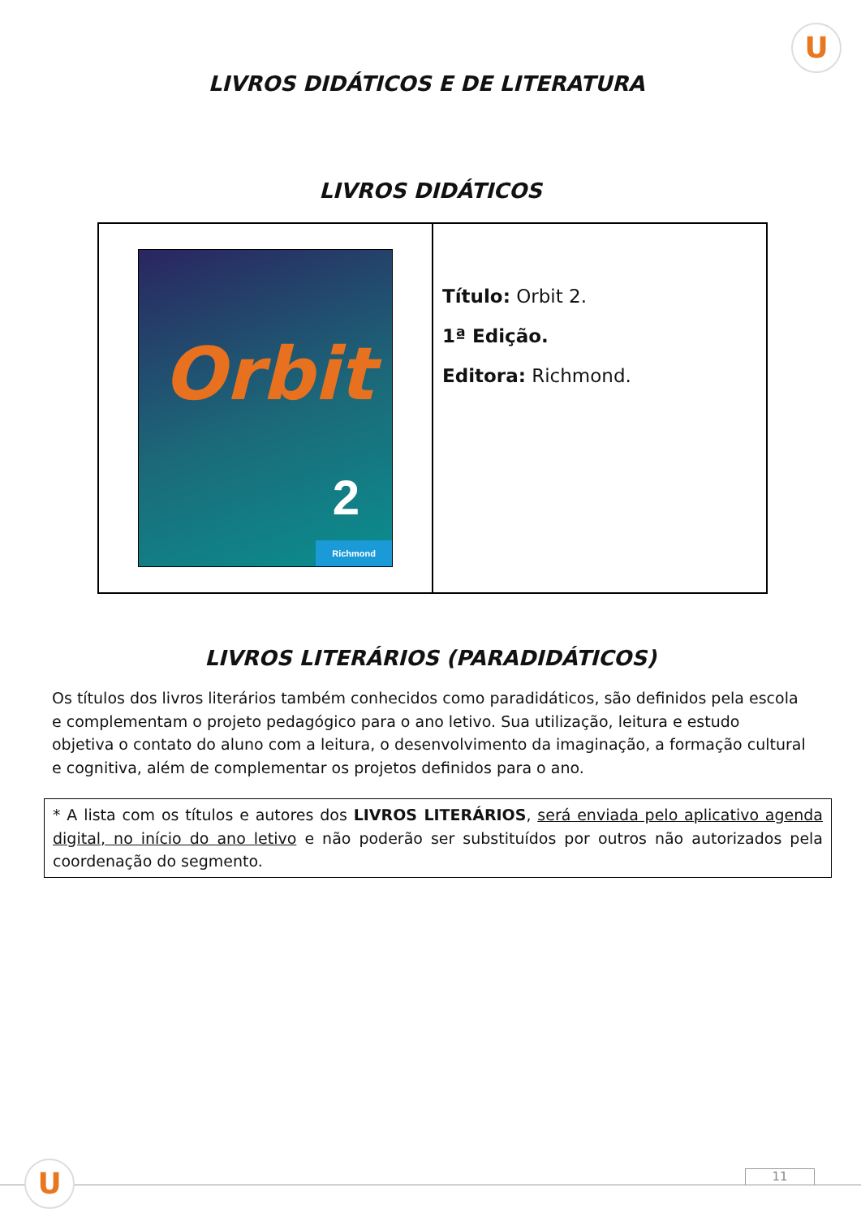U
LIVROS DIDÁTICOS E DE LITERATURA
LIVROS DIDÁTICOS
| Orbit 2 Richmond | Título: Orbit 2. 1ª Edição. Editora: Richmond. |
LIVROS LITERÁRIOS (PARADIDÁTICOS)
Os títulos dos livros literários também conhecidos como paradidáticos, são definidos pela escola e complementam o projeto pedagógico para o ano letivo. Sua utilização, leitura e estudo objetiva o contato do aluno com a leitura, o desenvolvimento da imaginação, a formação cultural e cognitiva, além de complementar os projetos definidos para o ano.
* A lista com os títulos e autores dos LIVROS LITERÁRIOS, será enviada pelo aplicativo agenda digital, no início do ano letivo e não poderão ser substituídos por outros não autorizados pela coordenação do segmento.
U 11